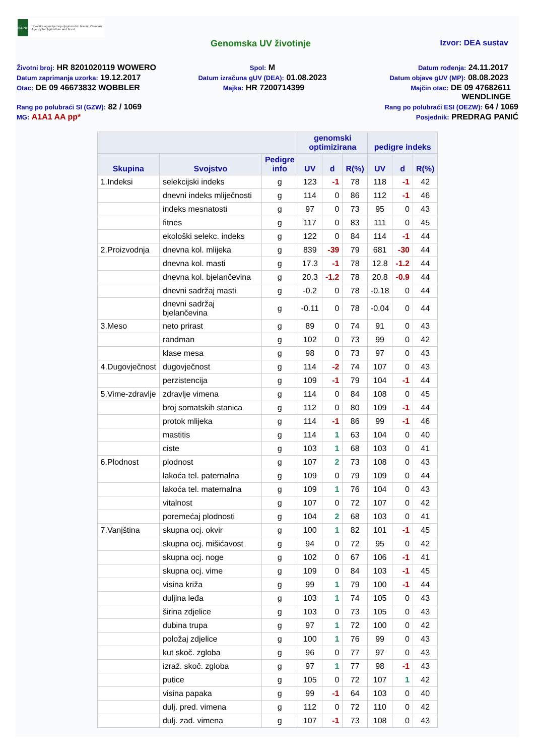HAPIH
Hrvatska agencija za poljoprivredu i hranu | Croatian Agency for Agriculture and Food
Genomska UV životinje Izvor: DEA sustav
Životni broj: HR 8201020119 WOWERO
Spol: M
Datum rođenja: 24.11.2017
Datum zaprimanja uzorka: 19.12.2017
Datum izračuna gUV (DEA): 01.08.2023
Datum objave gUV (MP): 08.08.2023
Otac: DE 09 46673832 WOBBLER
Majka: HR 7200714399
Majčin otac: DE 09 47682611
WENDLINGE
Rang po polubraći SI (GZW): 82 / 1069
Rang po polubraći ESI (OEZW): 64 / 1069
MG: A1A1 AA pp*
Posjednik: PREDRAG PANIĆ
| | | | genomski optimizirana | | | pedigre indeks | | |
| --- | --- | --- | --- | --- | --- | --- | --- | --- |
| Skupina | Svojstvo | Pedigre info | UV | d | R(%) | UV | d | R(%) |
| 1.Indeksi | selekcijski indeks | g | 123 | -1 | 78 | 118 | -1 | 42 |
| | dnevni indeks mliječnosti | g | 114 | 0 | 86 | 112 | -1 | 46 |
| | indeks mesnatosti | g | 97 | 0 | 73 | 95 | 0 | 43 |
| | fitnes | g | 117 | 0 | 83 | 111 | 0 | 45 |
| | ekološki selekc. indeks | g | 122 | 0 | 84 | 114 | -1 | 44 |
| 2.Proizvodnja | dnevna kol. mlijeka | g | 839 | -39 | 79 | 681 | -30 | 44 |
| | dnevna kol. masti | g | 17.3 | -1 | 78 | 12.8 | -1.2 | 44 |
| | dnevna kol. bjelančevina | g | 20.3 | -1.2 | 78 | 20.8 | -0.9 | 44 |
| | dnevni sadržaj masti | g | -0.2 | 0 | 78 | -0.18 | 0 | 44 |
| | dnevni sadržaj bjelančevina | g | -0.11 | 0 | 78 | -0.04 | 0 | 44 |
| 3.Meso | neto prirast | g | 89 | 0 | 74 | 91 | 0 | 43 |
| | randman | g | 102 | 0 | 73 | 99 | 0 | 42 |
| | klase mesa | g | 98 | 0 | 73 | 97 | 0 | 43 |
| 4.Dugovječnost | dugovječnost | g | 114 | -2 | 74 | 107 | 0 | 43 |
| | perzistencija | g | 109 | -1 | 79 | 104 | -1 | 44 |
| 5.Vime-zdravlje | zdravlje vimena | g | 114 | 0 | 84 | 108 | 0 | 45 |
| | broj somatskih stanica | g | 112 | 0 | 80 | 109 | -1 | 44 |
| | protok mlijeka | g | 114 | -1 | 86 | 99 | -1 | 46 |
| | mastitis | g | 114 | 1 | 63 | 104 | 0 | 40 |
| | ciste | g | 103 | 1 | 68 | 103 | 0 | 41 |
| 6.Plodnost | plodnost | g | 107 | 2 | 73 | 108 | 0 | 43 |
| | lakoća tel. paternalna | g | 109 | 0 | 79 | 109 | 0 | 44 |
| | lakoća tel. maternalna | g | 109 | 1 | 76 | 104 | 0 | 43 |
| | vitalnost | g | 107 | 0 | 72 | 107 | 0 | 42 |
| | poremećaj plodnosti | g | 104 | 2 | 68 | 103 | 0 | 41 |
| 7.Vanjština | skupna ocj. okvir | g | 100 | 1 | 82 | 101 | -1 | 45 |
| | skupna ocj. mišićavost | g | 94 | 0 | 72 | 95 | 0 | 42 |
| | skupna ocj. noge | g | 102 | 0 | 67 | 106 | -1 | 41 |
| | skupna ocj. vime | g | 109 | 0 | 84 | 103 | -1 | 45 |
| | visina križa | g | 99 | 1 | 79 | 100 | -1 | 44 |
| | duljina leđa | g | 103 | 1 | 74 | 105 | 0 | 43 |
| | širina zdjelice | g | 103 | 0 | 73 | 105 | 0 | 43 |
| | dubina trupa | g | 97 | 1 | 72 | 100 | 0 | 42 |
| | položaj zdjelice | g | 100 | 1 | 76 | 99 | 0 | 43 |
| | kut skoč. zgloba | g | 96 | 0 | 77 | 97 | 0 | 43 |
| | izraž. skoč. zgloba | g | 97 | 1 | 77 | 98 | -1 | 43 |
| | putice | g | 105 | 0 | 72 | 107 | 1 | 42 |
| | visina papaka | g | 99 | -1 | 64 | 103 | 0 | 40 |
| | dulj. pred. vimena | g | 112 | 0 | 72 | 110 | 0 | 42 |
| | dulj. zad. vimena | g | 107 | -1 | 73 | 108 | 0 | 43 |